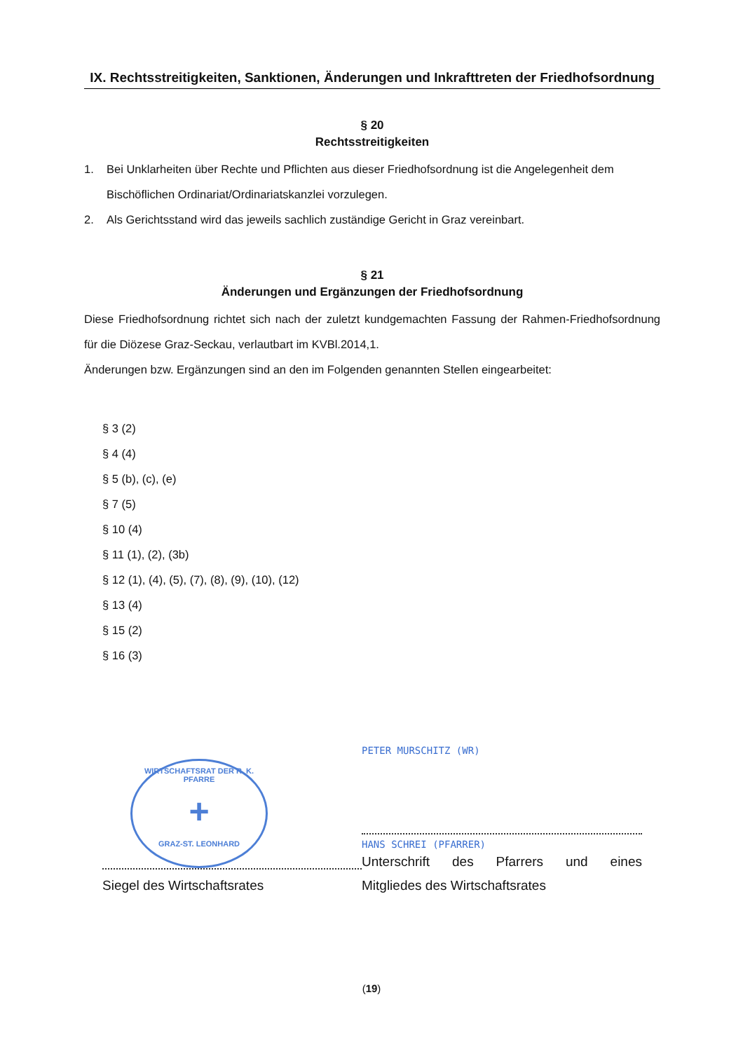IX. Rechtsstreitigkeiten, Sanktionen, Änderungen und Inkrafttreten der Friedhofsordnung
§ 20
Rechtsstreitigkeiten
1. Bei Unklarheiten über Rechte und Pflichten aus dieser Friedhofsordnung ist die Angelegenheit dem Bischöflichen Ordinariat/Ordinariatskanzlei vorzulegen.
2. Als Gerichtsstand wird das jeweils sachlich zuständige Gericht in Graz vereinbart.
§ 21
Änderungen und Ergänzungen der Friedhofsordnung
Diese Friedhofsordnung richtet sich nach der zuletzt kundgemachten Fassung der Rahmen-Friedhofsordnung für die Diözese Graz-Seckau, verlautbart im KVBl.2014,1.
Änderungen bzw. Ergänzungen sind an den im Folgenden genannten Stellen eingearbeitet:
§ 3 (2)
§ 4 (4)
§ 5 (b), (c), (e)
§ 7 (5)
§ 10 (4)
§ 11 (1), (2), (3b)
§ 12 (1), (4), (5), (7), (8), (9), (10), (12)
§ 13 (4)
§ 15 (2)
§ 16 (3)
WIRTSCHAFTSRAT DER R. K. PFARRE
+
GRAZ-ST. LEONHARD
Siegel des Wirtschaftsrates
PETER MURSCHITZ (WR)
HANS SCHREI (PFARRER)
Unterschrift des Pfarrers und eines
Mitgliedes des Wirtschaftsrates
(19)